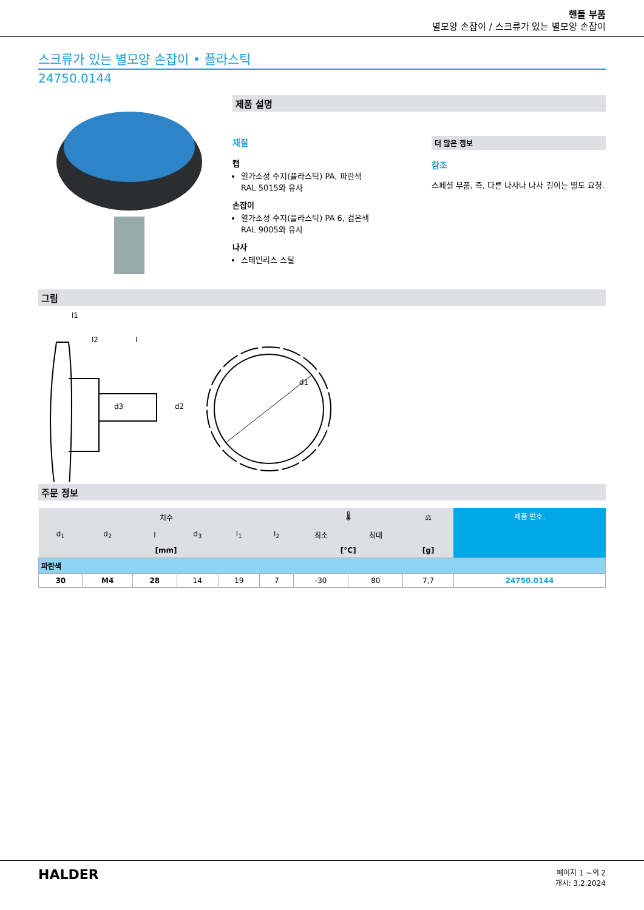핸들 부품
별모양 손잡이 / 스크류가 있는 별모양 손잡이
스크류가 있는 별모양 손잡이 • 플라스틱
24750.0144
제품 설명
재질
캡
열가소성 수지(플라스틱) PA, 파란색
RAL 5015와 유사
손잡이
열가소성 수지(플라스틱) PA 6, 검은색
RAL 9005와 유사
나사
스테인리스 스틸
더 많은 정보
참조
스페셜 부품, 즉, 다른 나사나 나사 길이는 별도 요청.
그림
l1
l2
l
d3
d2
d1
주문 정보
| 치수 | | | | | | 🌡 | | ⚖ | 제품 번호. |
| --- | --- | --- | --- | --- | --- | --- | --- | --- | --- |
| d<sub>1</sub> | d<sub>2</sub> | l | d<sub>3</sub> | l<sub>1</sub> | l<sub>2</sub> | 최소 | 최대 | | |
| [mm] | | | | | | [°C] | | [g] | |
| 파란색 | | | | | | | | | |
| 30 | M4 | 28 | 14 | 19 | 7 | -30 | 80 | 7,7 | 24750.0144 |
HALDER
페이지 1 ~의 2
개시: 3.2.2024